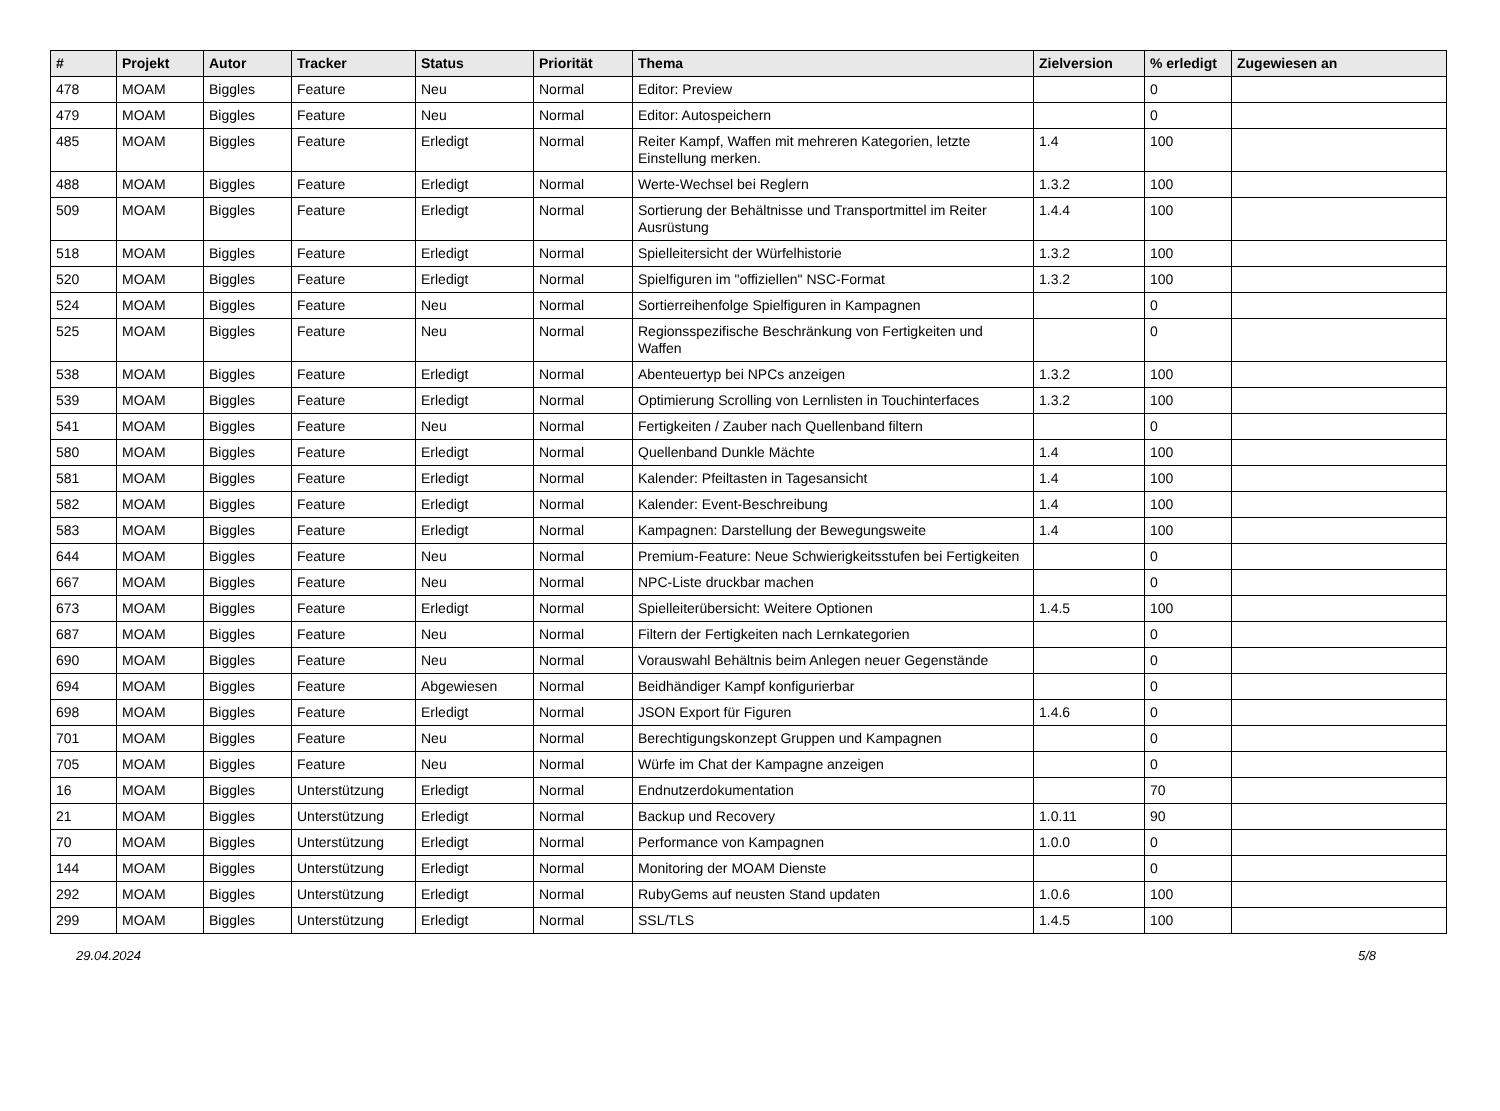| # | Projekt | Autor | Tracker | Status | Priorität | Thema | Zielversion | % erledigt | Zugewiesen an |
| --- | --- | --- | --- | --- | --- | --- | --- | --- | --- |
| 478 | MOAM | Biggles | Feature | Neu | Normal | Editor: Preview | | 0 | |
| 479 | MOAM | Biggles | Feature | Neu | Normal | Editor: Autospeichern | | 0 | |
| 485 | MOAM | Biggles | Feature | Erledigt | Normal | Reiter Kampf, Waffen mit mehreren Kategorien, letzte Einstellung merken. | 1.4 | 100 | |
| 488 | MOAM | Biggles | Feature | Erledigt | Normal | Werte-Wechsel bei Reglern | 1.3.2 | 100 | |
| 509 | MOAM | Biggles | Feature | Erledigt | Normal | Sortierung der Behältnisse und Transportmittel im Reiter Ausrüstung | 1.4.4 | 100 | |
| 518 | MOAM | Biggles | Feature | Erledigt | Normal | Spielleitersicht der Würfelhistorie | 1.3.2 | 100 | |
| 520 | MOAM | Biggles | Feature | Erledigt | Normal | Spielfiguren im "offiziellen" NSC-Format | 1.3.2 | 100 | |
| 524 | MOAM | Biggles | Feature | Neu | Normal | Sortierreihenfolge Spielfiguren in Kampagnen | | 0 | |
| 525 | MOAM | Biggles | Feature | Neu | Normal | Regionsspezifische Beschränkung von Fertigkeiten und Waffen | | 0 | |
| 538 | MOAM | Biggles | Feature | Erledigt | Normal | Abenteuertyp bei NPCs anzeigen | 1.3.2 | 100 | |
| 539 | MOAM | Biggles | Feature | Erledigt | Normal | Optimierung Scrolling von Lernlisten in Touchinterfaces | 1.3.2 | 100 | |
| 541 | MOAM | Biggles | Feature | Neu | Normal | Fertigkeiten / Zauber nach Quellenband filtern | | 0 | |
| 580 | MOAM | Biggles | Feature | Erledigt | Normal | Quellenband Dunkle Mächte | 1.4 | 100 | |
| 581 | MOAM | Biggles | Feature | Erledigt | Normal | Kalender: Pfeiltasten in Tagesansicht | 1.4 | 100 | |
| 582 | MOAM | Biggles | Feature | Erledigt | Normal | Kalender: Event-Beschreibung | 1.4 | 100 | |
| 583 | MOAM | Biggles | Feature | Erledigt | Normal | Kampagnen: Darstellung der Bewegungsweite | 1.4 | 100 | |
| 644 | MOAM | Biggles | Feature | Neu | Normal | Premium-Feature: Neue Schwierigkeitsstufen bei Fertigkeiten | | 0 | |
| 667 | MOAM | Biggles | Feature | Neu | Normal | NPC-Liste druckbar machen | | 0 | |
| 673 | MOAM | Biggles | Feature | Erledigt | Normal | Spielleiterübersicht: Weitere Optionen | 1.4.5 | 100 | |
| 687 | MOAM | Biggles | Feature | Neu | Normal | Filtern der Fertigkeiten nach Lernkategorien | | 0 | |
| 690 | MOAM | Biggles | Feature | Neu | Normal | Vorauswahl Behältnis beim Anlegen neuer Gegenstände | | 0 | |
| 694 | MOAM | Biggles | Feature | Abgewiesen | Normal | Beidhändiger Kampf konfigurierbar | | 0 | |
| 698 | MOAM | Biggles | Feature | Erledigt | Normal | JSON Export für Figuren | 1.4.6 | 0 | |
| 701 | MOAM | Biggles | Feature | Neu | Normal | Berechtigungskonzept Gruppen und Kampagnen | | 0 | |
| 705 | MOAM | Biggles | Feature | Neu | Normal | Würfe im Chat der Kampagne anzeigen | | 0 | |
| 16 | MOAM | Biggles | Unterstützung | Erledigt | Normal | Endnutzerdokumentation | | 70 | |
| 21 | MOAM | Biggles | Unterstützung | Erledigt | Normal | Backup und Recovery | 1.0.11 | 90 | |
| 70 | MOAM | Biggles | Unterstützung | Erledigt | Normal | Performance von Kampagnen | 1.0.0 | 0 | |
| 144 | MOAM | Biggles | Unterstützung | Erledigt | Normal | Monitoring der MOAM Dienste | | 0 | |
| 292 | MOAM | Biggles | Unterstützung | Erledigt | Normal | RubyGems auf neusten Stand updaten | 1.0.6 | 100 | |
| 299 | MOAM | Biggles | Unterstützung | Erledigt | Normal | SSL/TLS | 1.4.5 | 100 | |
29.04.2024 5/8